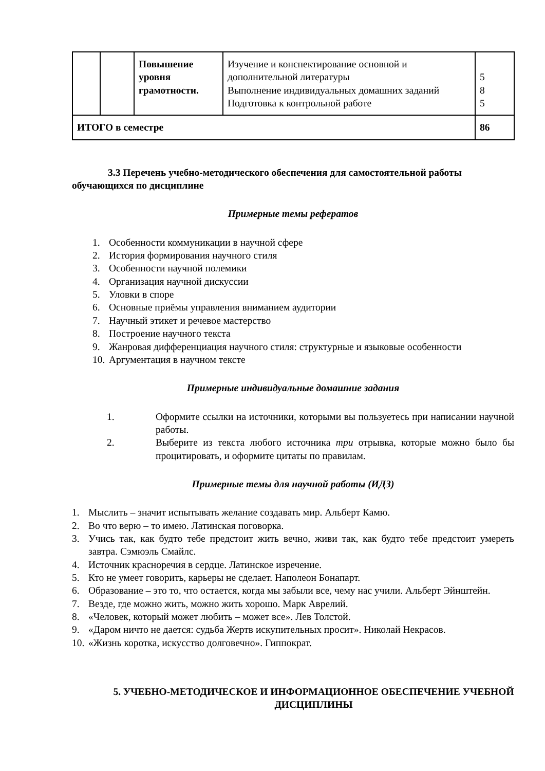| | | Повышение уровня грамотности. | Изучение и конспектирование основной и дополнительной литературы Выполнение индивидуальных домашних заданий Подготовка к контрольной работе | 5 8 5 |
| ИТОГО в семестре | | | | 86 |
3.3 Перечень учебно-методического обеспечения для самостоятельной работы обучающихся по дисциплине
Примерные темы рефератов
1. Особенности коммуникации в научной сфере
2. История формирования научного стиля
3. Особенности научной полемики
4. Организация научной дискуссии
5. Уловки в споре
6. Основные приёмы управления вниманием аудитории
7. Научный этикет и речевое мастерство
8. Построение научного текста
9. Жанровая дифференциация научного стиля: структурные и языковые особенности
10. Аргументация в научном тексте
Примерные индивидуальные домашние задания
1. Оформите ссылки на источники, которыми вы пользуетесь при написании научной работы.
2. Выберите из текста любого источника три отрывка, которые можно было бы процитировать, и оформите цитаты по правилам.
Примерные темы для научной работы (ИДЗ)
1. Мыслить – значит испытывать желание создавать мир. Альберт Камю.
2. Во что верю – то имею. Латинская поговорка.
3. Учись так, как будто тебе предстоит жить вечно, живи так, как будто тебе предстоит умереть завтра. Сэмюэль Смайлс.
4. Источник красноречия в сердце. Латинское изречение.
5. Кто не умеет говорить, карьеры не сделает. Наполеон Бонапарт.
6. Образование – это то, что остается, когда мы забыли все, чему нас учили. Альберт Эйнштейн.
7. Везде, где можно жить, можно жить хорошо. Марк Аврелий.
8. «Человек, который может любить – может все». Лев Толстой.
9. «Даром ничто не дается: судьба Жертв искупительных просит». Николай Некрасов.
10. «Жизнь коротка, искусство долговечно». Гиппократ.
5. УЧЕБНО-МЕТОДИЧЕСКОЕ И ИНФОРМАЦИОННОЕ ОБЕСПЕЧЕНИЕ УЧЕБНОЙ ДИСЦИПЛИНЫ